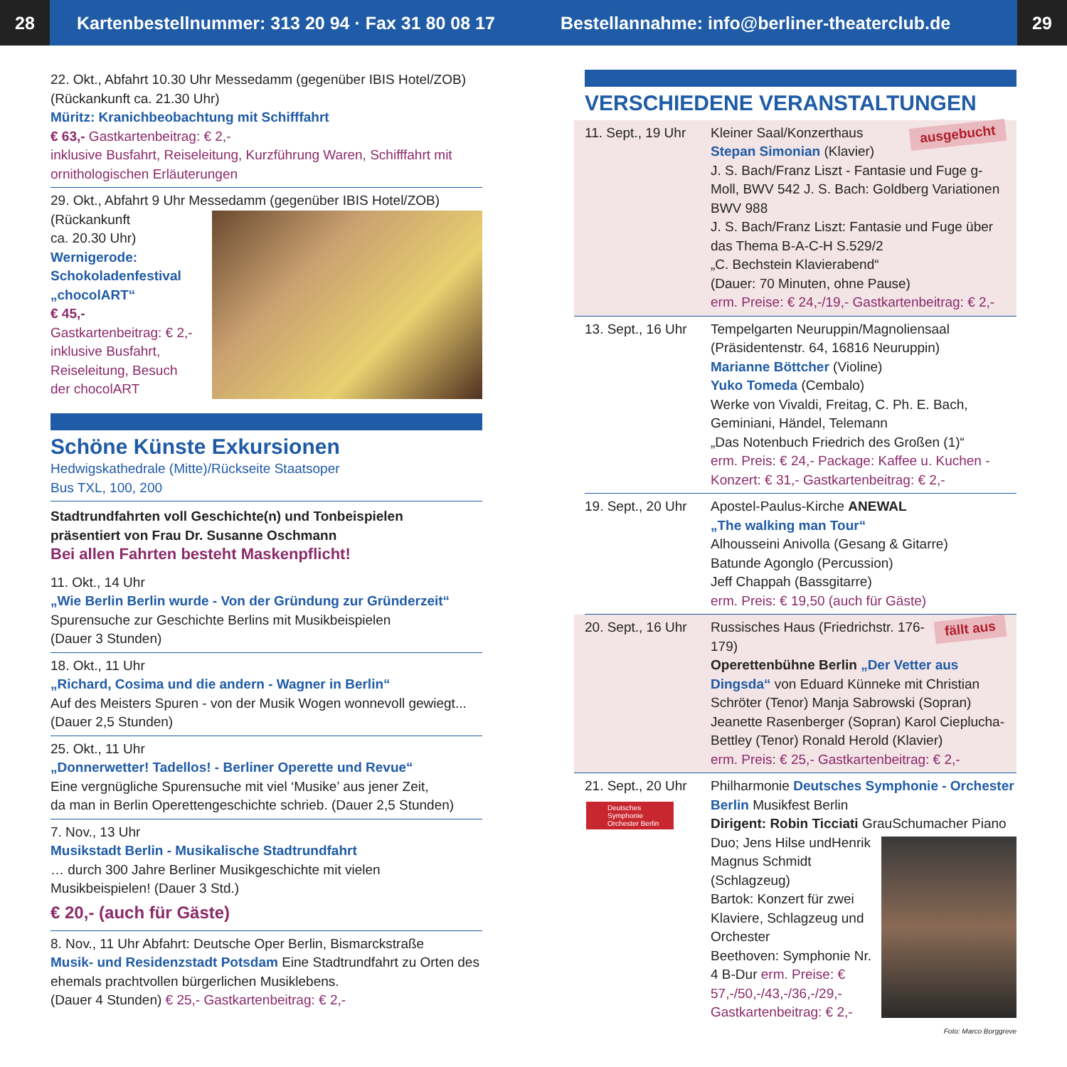28
Kartenbestellnummer: 313 20 94 · Fax 31 80 08 17
Bestellannahme: info@berliner-theaterclub.de
29
22. Okt., Abfahrt 10.30 Uhr Messedamm (gegenüber IBIS Hotel/ZOB) (Rückankunft ca. 21.30 Uhr)
Müritz: Kranichbeobachtung mit Schifffahrt
€ 63,- Gastkartenbeitrag: € 2,-
inklusive Busfahrt, Reiseleitung, Kurzführung Waren, Schifffahrt mit ornithologischen Erläuterungen
29. Okt., Abfahrt 9 Uhr Messedamm (gegenüber IBIS Hotel/ZOB)
(Rückankunft
ca. 20.30 Uhr)
Wernigerode:
Schokoladenfestival
„chocolART“
€ 45,-
Gastkartenbeitrag: € 2,-
inklusive Busfahrt,
Reiseleitung, Besuch
der chocolART
Schöne Künste Exkursionen
Hedwigskathedrale (Mitte)/Rückseite Staatsoper
Bus TXL, 100, 200
Stadtrundfahrten voll Geschichte(n) und Tonbeispielen
präsentiert von Frau Dr. Susanne Oschmann
Bei allen Fahrten besteht Maskenpflicht!
11. Okt., 14 Uhr
„Wie Berlin Berlin wurde - Von der Gründung zur Gründerzeit“
Spurensuche zur Geschichte Berlins mit Musikbeispielen
(Dauer 3 Stunden)
18. Okt., 11 Uhr
„Richard, Cosima und die andern - Wagner in Berlin“
Auf des Meisters Spuren - von der Musik Wogen wonnevoll gewiegt...
(Dauer 2,5 Stunden)
25. Okt., 11 Uhr
„Donnerwetter! Tadellos! - Berliner Operette und Revue“
Eine vergnügliche Spurensuche mit viel ‘Musike’ aus jener Zeit,
da man in Berlin Operettengeschichte schrieb. (Dauer 2,5 Stunden)
7. Nov., 13 Uhr
Musikstadt Berlin - Musikalische Stadtrundfahrt
… durch 300 Jahre Berliner Musikgeschichte mit vielen
Musikbeispielen! (Dauer 3 Std.)
€ 20,- (auch für Gäste)
8. Nov., 11 Uhr Abfahrt: Deutsche Oper Berlin, Bismarckstraße
Musik- und Residenzstadt Potsdam Eine Stadtrundfahrt zu Orten des ehemals prachtvollen bürgerlichen Musiklebens.
(Dauer 4 Stunden) € 25,- Gastkartenbeitrag: € 2,-
VERSCHIEDENE VERANSTALTUNGEN
11. Sept., 19 Uhr
ausgebucht Kleiner Saal/Konzerthaus
Stepan Simonian (Klavier)
J. S. Bach/Franz Liszt - Fantasie und Fuge g-Moll, BWV 542 J. S. Bach: Goldberg Variationen BWV 988
J. S. Bach/Franz Liszt: Fantasie und Fuge über das Thema B-A-C-H S.529/2
„C. Bechstein Klavierabend“
(Dauer: 70 Minuten, ohne Pause)
erm. Preise: € 24,-/19,- Gastkartenbeitrag: € 2,-
13. Sept., 16 Uhr
Tempelgarten Neuruppin/Magnoliensaal
(Präsidentenstr. 64, 16816 Neuruppin)
Marianne Böttcher (Violine)
Yuko Tomeda (Cembalo)
Werke von Vivaldi, Freitag, C. Ph. E. Bach, Geminiani, Händel, Telemann
„Das Notenbuch Friedrich des Großen (1)“
erm. Preis: € 24,- Package: Kaffee u. Kuchen - Konzert: € 31,- Gastkartenbeitrag: € 2,-
19. Sept., 20 Uhr
Apostel-Paulus-Kirche ANEWAL
„The walking man Tour“
Alhousseini Anivolla (Gesang & Gitarre)
Batunde Agonglo (Percussion)
Jeff Chappah (Bassgitarre)
erm. Preis: € 19,50 (auch für Gäste)
20. Sept., 16 Uhr
fällt aus Russisches Haus (Friedrichstr. 176-179)
Operettenbühne Berlin „Der Vetter aus Dingsda“ von Eduard Künneke mit Christian Schröter (Tenor) Manja Sabrowski (Sopran) Jeanette Rasenberger (Sopran) Karol Cieplucha-Bettley (Tenor) Ronald Herold (Klavier)
erm. Preis: € 25,- Gastkartenbeitrag: € 2,-
21. Sept., 20 Uhr
Deutsches Symphonie Orchester Berlin
Philharmonie Deutsches Symphonie - Orchester Berlin Musikfest Berlin
Dirigent: Robin Ticciati GrauSchumacher Piano Duo; Jens Hilse und
Henrik Magnus Schmidt (Schlagzeug)
Bartok: Konzert für zwei Klaviere, Schlagzeug und Orchester
Beethoven: Symphonie Nr. 4 B-Dur erm. Preise: € 57,-/50,-/43,-/36,-/29,- Gastkartenbeitrag: € 2,-
Foto: Marco Borggreve